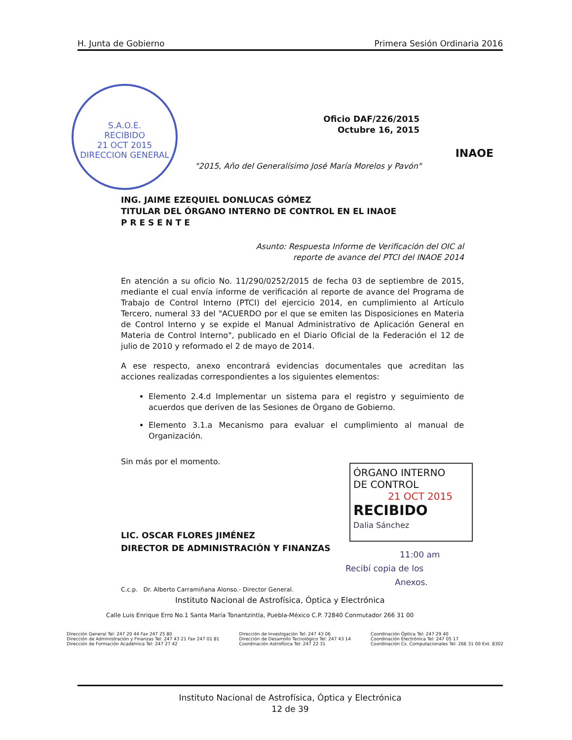H. Junta de Gobierno Primera Sesión Ordinaria 2016
S.A.O.E.
RECIBIDO
21 OCT 2015
DIRECCION GENERAL
Oficio DAF/226/2015
Octubre 16, 2015
INAOE
"2015, Año del Generalísimo José María Morelos y Pavón"
ING. JAIME EZEQUIEL DONLUCAS GÓMEZ
TITULAR DEL ÓRGANO INTERNO DE CONTROL EN EL INAOE
P R E S E N T E
Asunto: Respuesta Informe de Verificación del OIC al
reporte de avance del PTCI del INAOE 2014
En atención a su oficio No. 11/290/0252/2015 de fecha 03 de septiembre de 2015, mediante el cual envía informe de verificación al reporte de avance del Programa de Trabajo de Control Interno (PTCI) del ejercicio 2014, en cumplimiento al Artículo Tercero, numeral 33 del "ACUERDO por el que se emiten las Disposiciones en Materia de Control Interno y se expide el Manual Administrativo de Aplicación General en Materia de Control Interno", publicado en el Diario Oficial de la Federación el 12 de julio de 2010 y reformado el 2 de mayo de 2014.
A ese respecto, anexo encontrará evidencias documentales que acreditan las acciones realizadas correspondientes a los siguientes elementos:
Elemento 2.4.d Implementar un sistema para el registro y seguimiento de acuerdos que deriven de las Sesiones de Órgano de Gobierno.
Elemento 3.1.a Mecanismo para evaluar el cumplimiento al manual de Organización.
Sin más por el momento.
LIC. OSCAR FLORES JIMÉNEZ
DIRECTOR DE ADMINISTRACIÓN Y FINANZAS
C.c.p. Dr. Alberto Carramiñana Alonso.- Director General.
Instituto Nacional de Astrofísica, Óptica y Electrónica
Calle Luis Enrique Erro No.1 Santa María Tonantzintla, Puebla-México C.P. 72840 Conmutador 266 31 00
ÓRGANO INTERNO
DE CONTROL
21 OCT 2015
RECIBIDO
Dalia Sánchez
11:00 am
Recibí copia de los
Anexos.
Dirección General Tel: 247 20 44 Fax 247 25 80
Dirección de Administración y Finanzas Tel: 247 43 21 Fax 247 01 81
Dirección de Formación Académica Tel: 247 27 42
Dirección de Investigación Tel: 247 43 06
Dirección de Desarrollo Tecnológico Tel: 247 43 14
Coordinación Astrofísica Tel: 247 22 31
Coordinación Óptica Tel: 247 29 40
Coordinación Electrónica Tel: 247 05 17
Coordinación Cs. Computacionales Tel: 266 31 00 Ext. 8302
Instituto Nacional de Astrofísica, Óptica y Electrónica
12 de 39